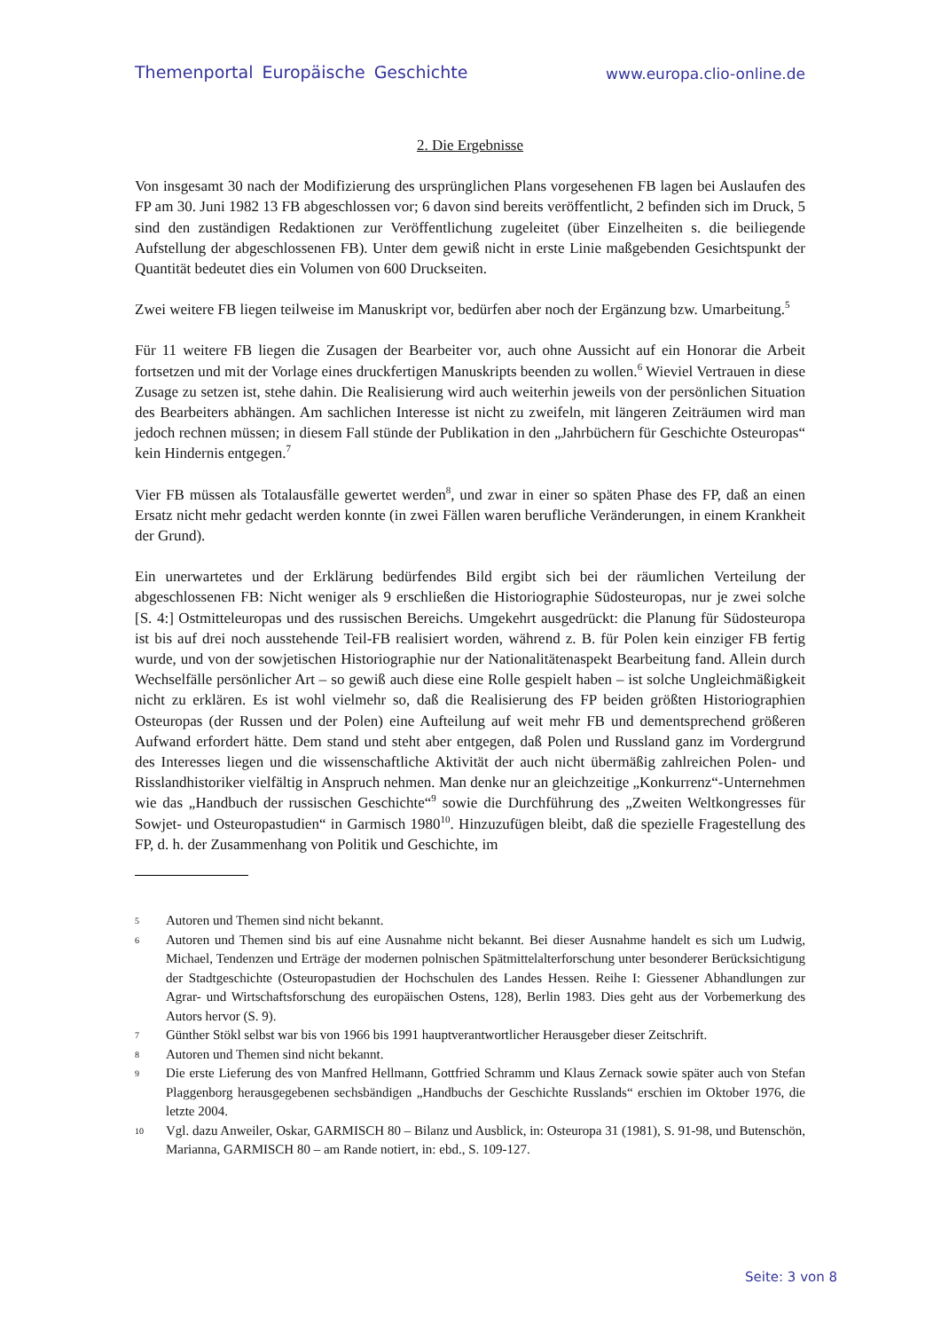Themenportal Europäische Geschichte www.europa.clio-online.de
2. Die Ergebnisse
Von insgesamt 30 nach der Modifizierung des ursprünglichen Plans vorgesehenen FB lagen bei Auslaufen des FP am 30. Juni 1982 13 FB abgeschlossen vor; 6 davon sind bereits veröffentlicht, 2 befinden sich im Druck, 5 sind den zuständigen Redaktionen zur Veröffentlichung zugeleitet (über Einzelheiten s. die beiliegende Aufstellung der abgeschlossenen FB). Unter dem gewiß nicht in erste Linie maßgebenden Gesichtspunkt der Quantität bedeutet dies ein Volumen von 600 Druckseiten.
Zwei weitere FB liegen teilweise im Manuskript vor, bedürfen aber noch der Ergänzung bzw. Umarbeitung.<sup>5</sup>
Für 11 weitere FB liegen die Zusagen der Bearbeiter vor, auch ohne Aussicht auf ein Honorar die Arbeit fortsetzen und mit der Vorlage eines druckfertigen Manuskripts beenden zu wollen.<sup>6</sup> Wieviel Vertrauen in diese Zusage zu setzen ist, stehe dahin. Die Realisierung wird auch weiterhin jeweils von der persönlichen Situation des Bearbeiters abhängen. Am sachlichen Interesse ist nicht zu zweifeln, mit längeren Zeiträumen wird man jedoch rechnen müssen; in diesem Fall stünde der Publikation in den „Jahrbüchern für Geschichte Osteuropas“ kein Hindernis entgegen.<sup>7</sup>
Vier FB müssen als Totalausfälle gewertet werden<sup>8</sup>, und zwar in einer so späten Phase des FP, daß an einen Ersatz nicht mehr gedacht werden konnte (in zwei Fällen waren berufliche Veränderungen, in einem Krankheit der Grund).
Ein unerwartetes und der Erklärung bedürfendes Bild ergibt sich bei der räumlichen Verteilung der abgeschlossenen FB: Nicht weniger als 9 erschließen die Historiographie Südosteuropas, nur je zwei solche [S. 4:] Ostmitteleuropas und des russischen Bereichs. Umgekehrt ausgedrückt: die Planung für Südosteuropa ist bis auf drei noch ausstehende Teil-FB realisiert worden, während z. B. für Polen kein einziger FB fertig wurde, und von der sowjetischen Historiographie nur der Nationalitätenaspekt Bearbeitung fand. Allein durch Wechselfälle persönlicher Art – so gewiß auch diese eine Rolle gespielt haben – ist solche Ungleichmäßigkeit nicht zu erklären. Es ist wohl vielmehr so, daß die Realisierung des FP beiden größten Historiographien Osteuropas (der Russen und der Polen) eine Aufteilung auf weit mehr FB und dementsprechend größeren Aufwand erfordert hätte. Dem stand und steht aber entgegen, daß Polen und Russland ganz im Vordergrund des Interesses liegen und die wissenschaftliche Aktivität der auch nicht übermäßig zahlreichen Polen- und Risslandhistoriker vielfältig in Anspruch nehmen. Man denke nur an gleichzeitige „Konkurrenz“-Unternehmen wie das „Handbuch der russischen Geschichte“<sup>9</sup> sowie die Durchführung des „Zweiten Weltkongresses für Sowjet- und Osteuropastudien“ in Garmisch 1980<sup>10</sup>. Hinzuzufügen bleibt, daß die spezielle Fragestellung des FP, d. h. der Zusammenhang von Politik und Geschichte, im
5 Autoren und Themen sind nicht bekannt.
6 Autoren und Themen sind bis auf eine Ausnahme nicht bekannt. Bei dieser Ausnahme handelt es sich um Ludwig, Michael, Tendenzen und Erträge der modernen polnischen Spätmittelalterforschung unter besonderer Berücksichtigung der Stadtgeschichte (Osteuropastudien der Hochschulen des Landes Hessen. Reihe I: Giessener Abhandlungen zur Agrar- und Wirtschaftsforschung des europäischen Ostens, 128), Berlin 1983. Dies geht aus der Vorbemerkung des Autors hervor (S. 9).
7 Günther Stökl selbst war bis von 1966 bis 1991 hauptverantwortlicher Herausgeber dieser Zeitschrift.
8 Autoren und Themen sind nicht bekannt.
9 Die erste Lieferung des von Manfred Hellmann, Gottfried Schramm und Klaus Zernack sowie später auch von Stefan Plaggenborg herausgegebenen sechsbändigen „Handbuchs der Geschichte Russlands“ erschien im Oktober 1976, die letzte 2004.
10 Vgl. dazu Anweiler, Oskar, GARMISCH 80 – Bilanz und Ausblick, in: Osteuropa 31 (1981), S. 91-98, und Butenschön, Marianna, GARMISCH 80 – am Rande notiert, in: ebd., S. 109-127.
Seite: 3 von 8